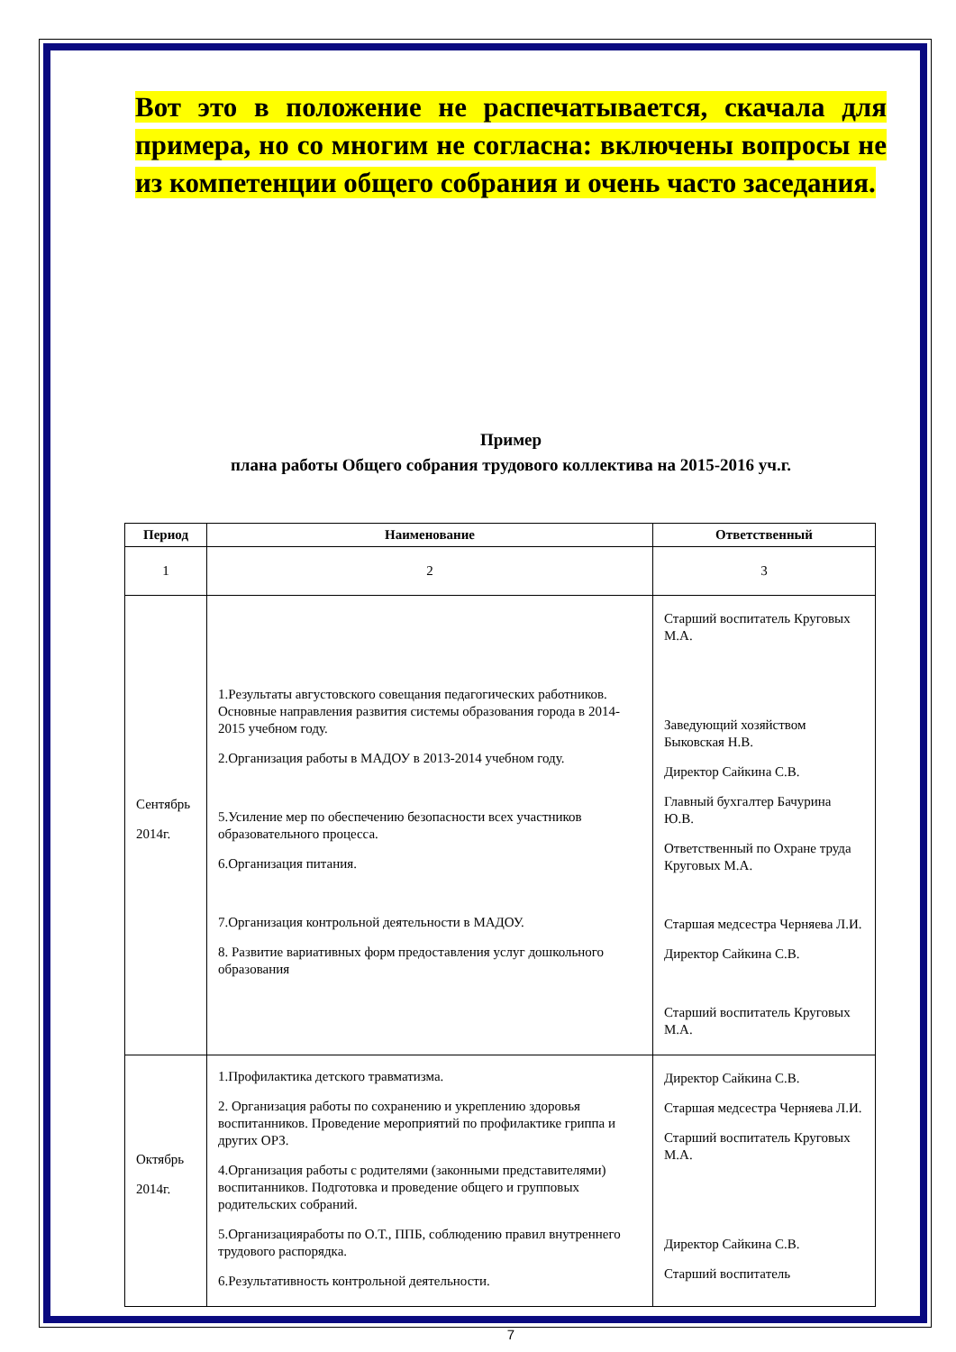Вот это в положение не распечатывается, скачала для примера, но со многим не согласна: включены вопросы не из компетенции общего собрания и очень часто заседания.
Пример
плана работы Общего собрания трудового коллектива на 2015-2016 уч.г.
| Период | Наименование | Ответственный |
| --- | --- | --- |
| 1 | 2 | 3 |
| Сентябрь 2014г. | 1.Результаты августовского совещания педагогических работников. Основные направления развития системы образования города в 2014-2015 учебном году. 2.Организация работы в МАДОУ в 2013-2014 учебном году. 5.Усиление мер по обеспечению безопасности всех участников образовательного процесса. 6.Организация питания. 7.Организация контрольной деятельности в МАДОУ. 8. Развитие вариативных форм предоставления услуг дошкольного образования | Старший воспитатель Круговых М.А. Заведующий хозяйством Быковская Н.В. Директор Сайкина С.В. Главный бухгалтер Бачурина Ю.В. Ответственный по Охране труда Круговых М.А. Старшая медсестра Черняева Л.И. Директор Сайкина С.В. Старший воспитатель Круговых М.А. |
| Октябрь 2014г. | 1.Профилактика детского травматизма. 2. Организация работы по сохранению и укреплению здоровья воспитанников. Проведение мероприятий по профилактике гриппа и других ОРЗ. 4.Организация работы с родителями (законными представителями) воспитанников. Подготовка и проведение общего и групповых родительских собраний. 5.Организацияработы по О.Т., ППБ, соблюдению правил внутреннего трудового распорядка. 6.Результативность контрольной деятельности. | Директор Сайкина С.В. Старшая медсестра Черняева Л.И. Старший воспитатель Круговых М.А. Директор Сайкина С.В. Старший воспитатель |
7